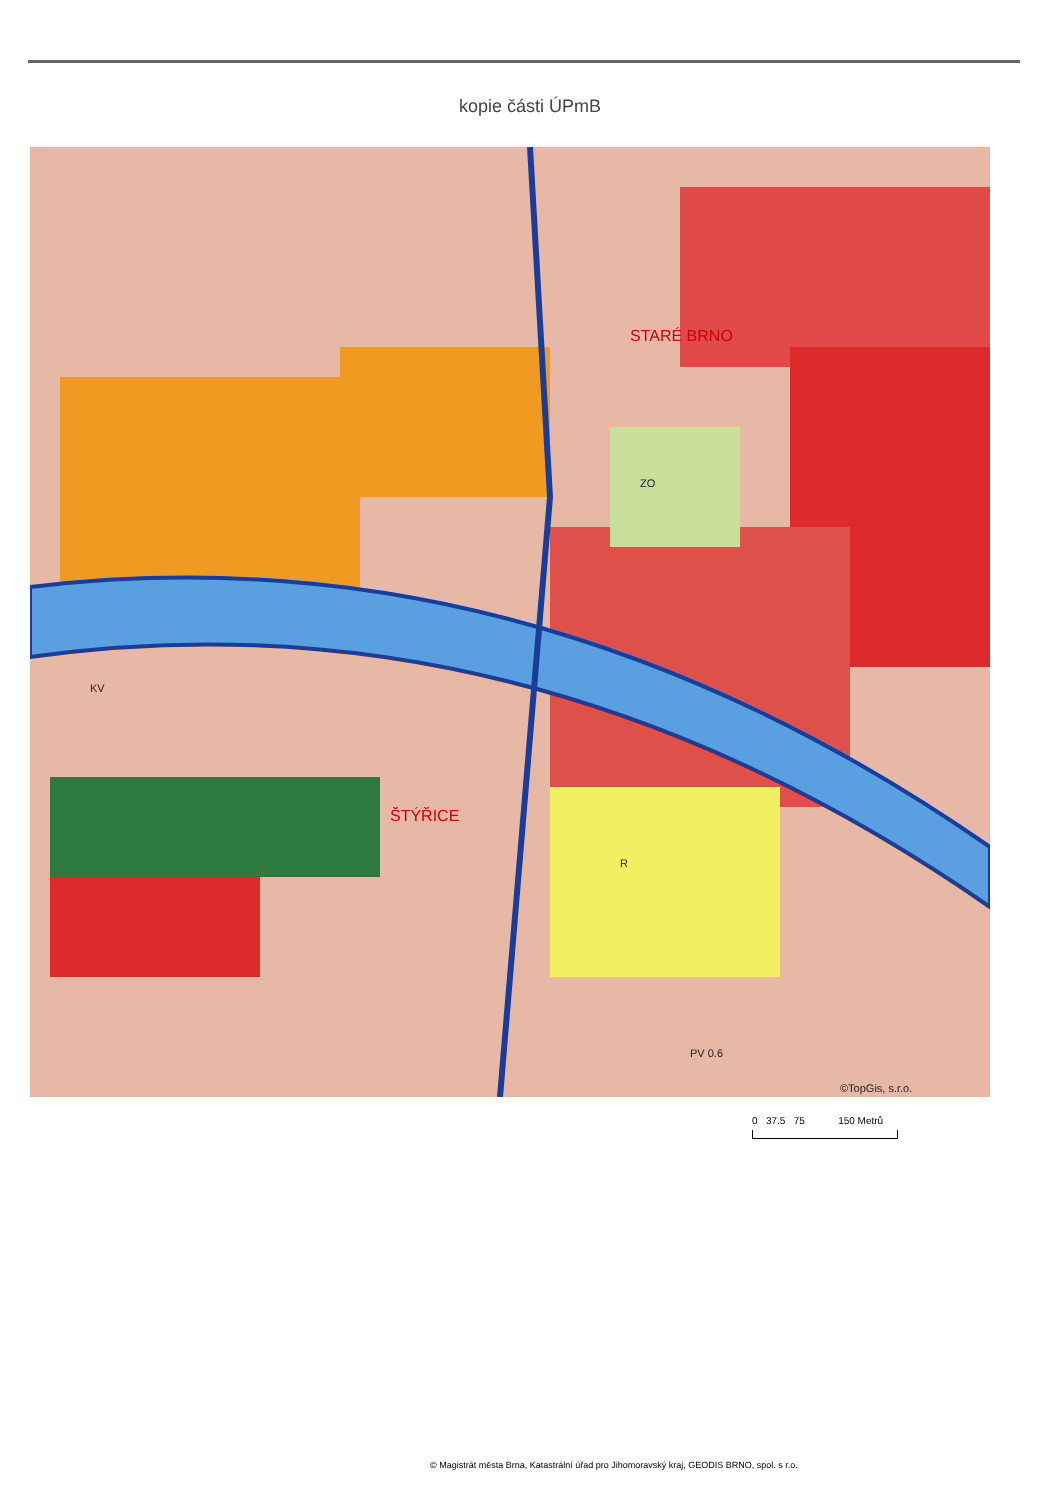kopie části ÚPmB
STARÉ BRNO
ŠTÝŘICE
ZO
R
PV 0.6
KV
©TopGis, s.r.o.
0 37.5 75 150 Metrů
© Magistrát města Brna, Katastrální úřad pro Jihomoravský kraj, GEODIS BRNO, spol. s r.o.